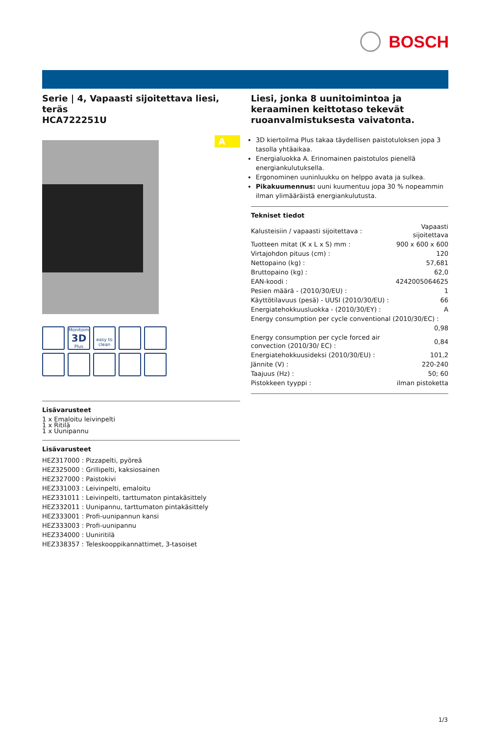BOSCH
Serie | 4, Vapaasti sijoitettava liesi, teräs
HCA722251U
A
Monitoimi
3D
Plus
easy to clean
Lisävarusteet
1 x Emaloitu leivinpelti
1 x Ritilä
1 x Uunipannu
Lisävarusteet
HEZ317000 : Pizzapelti, pyöreä
HEZ325000 : Grillipelti, kaksiosainen
HEZ327000 : Paistokivi
HEZ331003 : Leivinpelti, emaloitu
HEZ331011 : Leivinpelti, tarttumaton pintakäsittely
HEZ332011 : Uunipannu, tarttumaton pintakäsittely
HEZ333001 : Profi-uunipannun kansi
HEZ333003 : Profi-uunipannu
HEZ334000 : Uuniritilä
HEZ338357 : Teleskooppikannattimet, 3-tasoiset
Liesi, jonka 8 uunitoimintoa ja keraaminen keittotaso tekevät ruoanvalmistuksesta vaivatonta.
3D kiertoilma Plus takaa täydellisen paistotuloksen jopa 3 tasolla yhtäaikaa.
Energialuokka A. Erinomainen paistotulos pienellä energiankulutuksella.
Ergonominen uuninluukku on helppo avata ja sulkea.
Pikakuumennus: uuni kuumentuu jopa 30 % nopeammin ilman ylimääräistä energiankulutusta.
Tekniset tiedot
| Kalusteisiin / vapaasti sijoitettava : | Vapaasti sijoitettava |
| Tuotteen mitat (K x L x S) mm : | 900 x 600 x 600 |
| Virtajohdon pituus (cm) : | 120 |
| Nettopaino (kg) : | 57,681 |
| Bruttopaino (kg) : | 62,0 |
| EAN-koodi : | 4242005064625 |
| Pesien määrä - (2010/30/EU) : | 1 |
| Käyttötilavuus (pesä) - UUSI (2010/30/EU) : | 66 |
| Energiatehokkuusluokka - (2010/30/EY) : | A |
| Energy consumption per cycle conventional (2010/30/EC) : | |
| | 0,98 |
| Energy consumption per cycle forced air convection (2010/30/ EC) : | 0,84 |
| Energiatehokkuusideksi (2010/30/EU) : | 101,2 |
| Jännite (V) : | 220-240 |
| Taajuus (Hz) : | 50; 60 |
| Pistokkeen tyyppi : | ilman pistoketta |
1/3